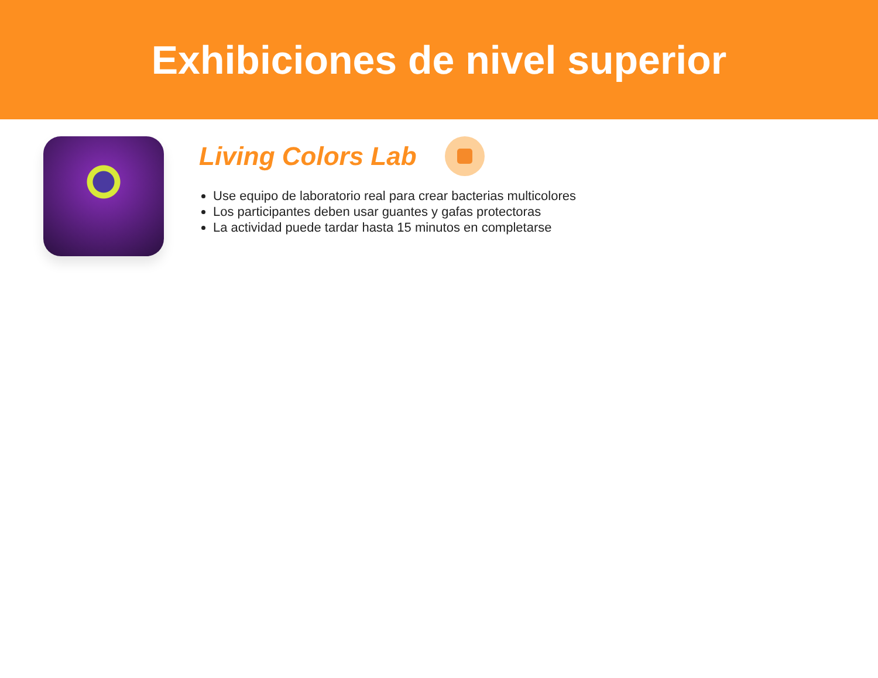Exhibiciones de nivel superior
Living Colors Lab
Use equipo de laboratorio real para crear bacterias multicolores
Los participantes deben usar guantes y gafas protectoras
La actividad puede tardar hasta 15 minutos en completarse